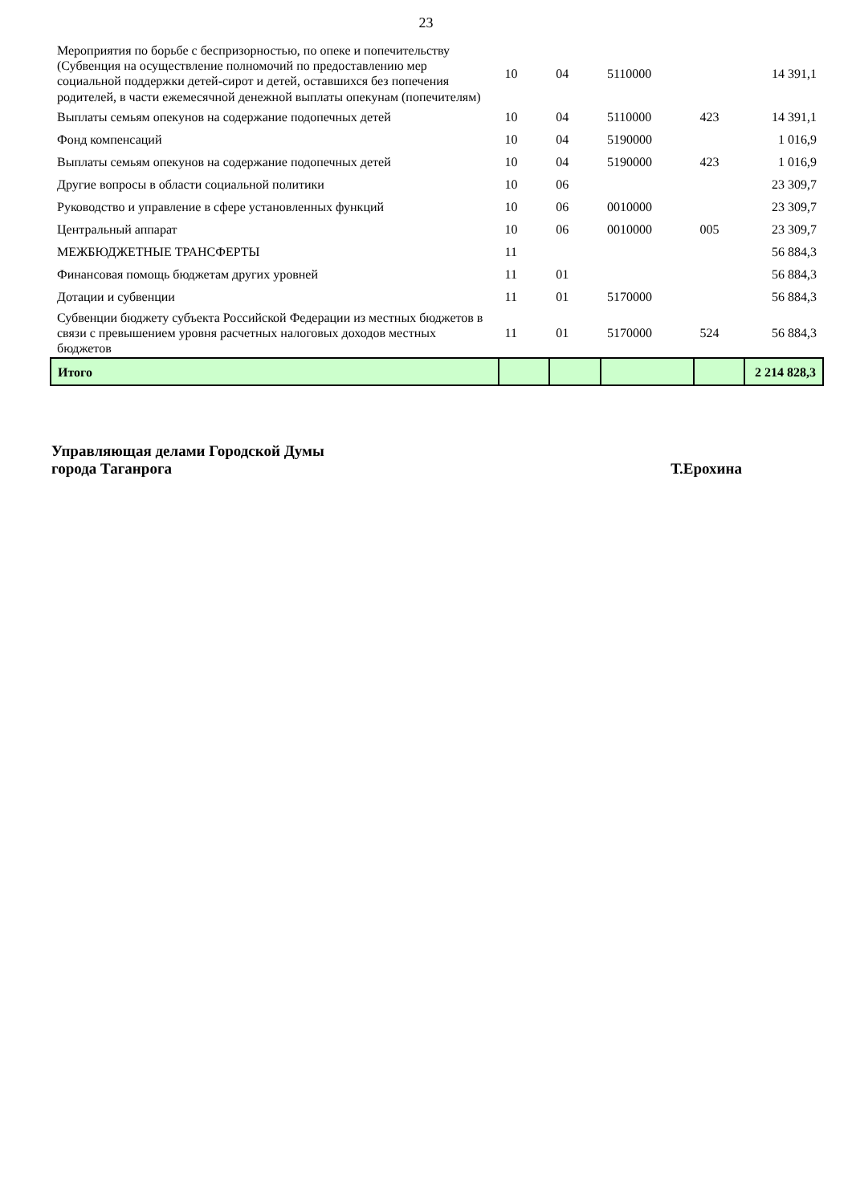23
| Мероприятия по борьбе с беспризорностью, по опеке и попечительству (Субвенция на осуществление полномочий по предоставлению мер социальной поддержки детей-сирот и детей, оставшихся без попечения родителей, в части ежемесячной денежной выплаты опекунам (попечителям) | 10 | 04 | 5110000 | | 14 391,1 |
| Выплаты семьям опекунов на содержание подопечных детей | 10 | 04 | 5110000 | 423 | 14 391,1 |
| Фонд компенсаций | 10 | 04 | 5190000 | | 1 016,9 |
| Выплаты семьям опекунов на содержание подопечных детей | 10 | 04 | 5190000 | 423 | 1 016,9 |
| Другие вопросы в области социальной политики | 10 | 06 | | | 23 309,7 |
| Руководство и управление в сфере установленных функций | 10 | 06 | 0010000 | | 23 309,7 |
| Центральный аппарат | 10 | 06 | 0010000 | 005 | 23 309,7 |
| МЕЖБЮДЖЕТНЫЕ ТРАНСФЕРТЫ | 11 | | | | 56 884,3 |
| Финансовая помощь бюджетам других уровней | 11 | 01 | | | 56 884,3 |
| Дотации и субвенции | 11 | 01 | 5170000 | | 56 884,3 |
| Субвенции бюджету субъекта Российской Федерации из местных бюджетов в связи с превышением уровня расчетных налоговых доходов местных бюджетов | 11 | 01 | 5170000 | 524 | 56 884,3 |
| Итого | | | | | 2 214 828,3 |
Управляющая делами Городской Думы
города Таганрога
Т.Ерохина